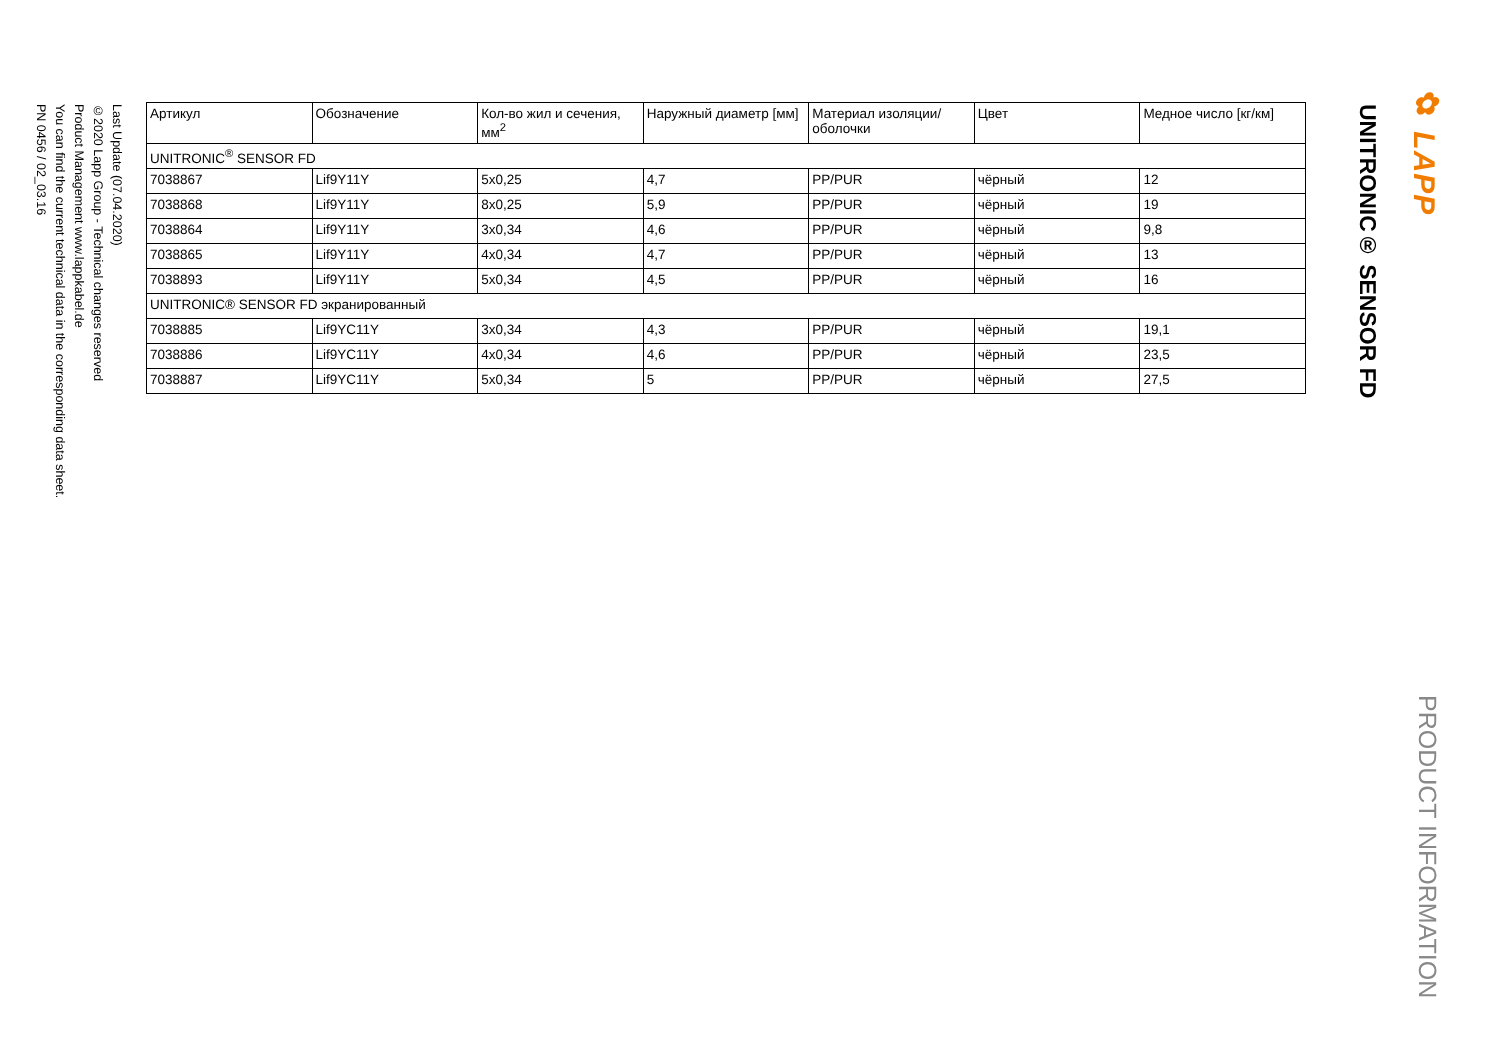✿ LAPP PRODUCT INFORMATION
UNITRONIC® SENSOR FD
| Артикул | Обозначение | Кол-во жил и сечения, мм<sup>2</sup> | Наружный диаметр [мм] | Материал изоляции/оболочки | Цвет | Медное число [кг/км] |
| --- | --- | --- | --- | --- | --- | --- |
| UNITRONIC<sup>®</sup> SENSOR FD | | | | | | |
| 7038867 | Lif9Y11Y | 5x0,25 | 4,7 | PP/PUR | чёрный | 12 |
| 7038868 | Lif9Y11Y | 8x0,25 | 5,9 | PP/PUR | чёрный | 19 |
| 7038864 | Lif9Y11Y | 3x0,34 | 4,6 | PP/PUR | чёрный | 9,8 |
| 7038865 | Lif9Y11Y | 4x0,34 | 4,7 | PP/PUR | чёрный | 13 |
| 7038893 | Lif9Y11Y | 5x0,34 | 4,5 | PP/PUR | чёрный | 16 |
| UNITRONIC® SENSOR FD экранированный | | | | | | |
| 7038885 | Lif9YC11Y | 3x0,34 | 4,3 | PP/PUR | чёрный | 19,1 |
| 7038886 | Lif9YC11Y | 4x0,34 | 4,6 | PP/PUR | чёрный | 23,5 |
| 7038887 | Lif9YC11Y | 5x0,34 | 5 | PP/PUR | чёрный | 27,5 |
Last Update (07.04.2020)
©2020 Lapp Group - Technical changes reserved
Product Management www.lappkabel.de
You can find the current technical data in the corresponding data sheet.
PN 0456 / 02_03.16